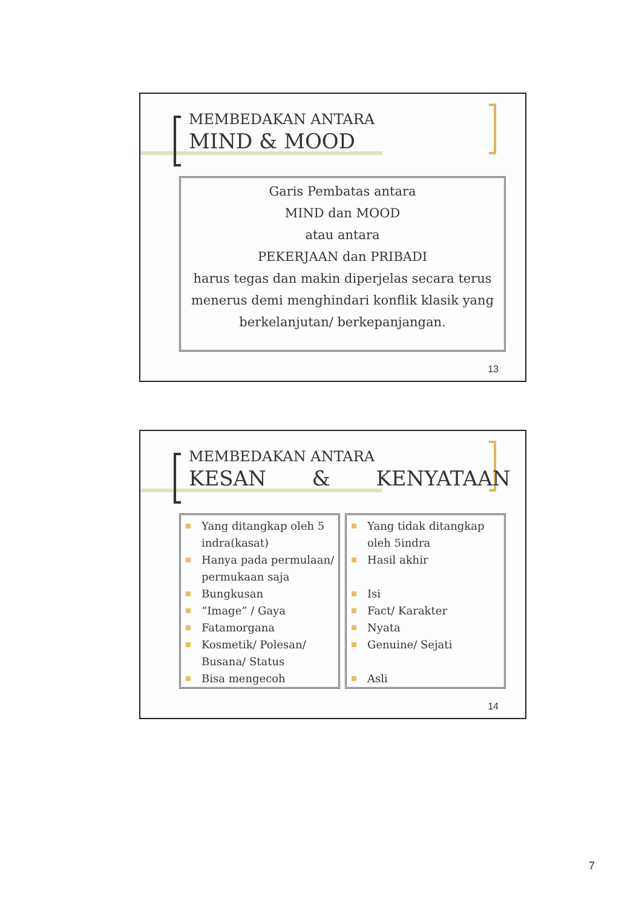MEMBEDAKAN ANTARA
MIND & MOOD
Garis Pembatas antara
MIND dan MOOD
atau antara
PEKERJAAN dan PRIBADI
harus tegas dan makin diperjelas secara terus menerus demi menghindari konflik klasik yang berkelanjutan/ berkepanjangan.
13
MEMBEDAKAN ANTARA
KESAN & KENYATAAN
Yang ditangkap oleh 5 indra(kasat)
Hanya pada permulaan/ permukaan saja
Bungkusan
“Image” / Gaya
Fatamorgana
Kosmetik/ Polesan/ Busana/ Status
Bisa mengecoh
Yang tidak ditangkap oleh 5indra
Hasil akhir
Isi
Fact/ Karakter
Nyata
Genuine/ Sejati
Asli
14
7